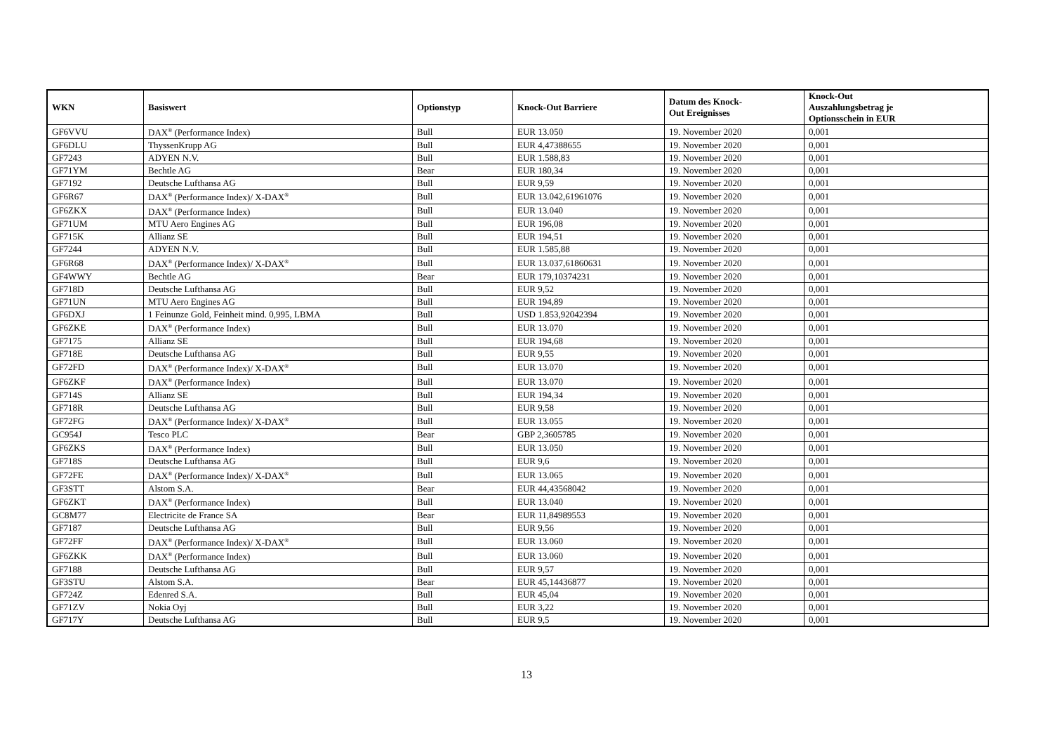| WKN | Basiswert | Optionstyp | Knock-Out Barriere | Datum des Knock- Out Ereignisses | Knock-Out Auszahlungsbetrag je Optionsschein in EUR |
| --- | --- | --- | --- | --- | --- |
| GF6VVU | DAX<sup>®</sup> (Performance Index) | Bull | EUR 13.050 | 19. November 2020 | 0,001 |
| GF6DLU | ThyssenKrupp AG | Bull | EUR 4,47388655 | 19. November 2020 | 0,001 |
| GF7243 | ADYEN N.V. | Bull | EUR 1.588,83 | 19. November 2020 | 0,001 |
| GF71YM | Bechtle AG | Bear | EUR 180,34 | 19. November 2020 | 0,001 |
| GF7192 | Deutsche Lufthansa AG | Bull | EUR 9,59 | 19. November 2020 | 0,001 |
| GF6R67 | DAX<sup>®</sup> (Performance Index)/ X-DAX<sup>®</sup> | Bull | EUR 13.042,61961076 | 19. November 2020 | 0,001 |
| GF6ZKX | DAX<sup>®</sup> (Performance Index) | Bull | EUR 13.040 | 19. November 2020 | 0,001 |
| GF71UM | MTU Aero Engines AG | Bull | EUR 196,08 | 19. November 2020 | 0,001 |
| GF715K | Allianz SE | Bull | EUR 194,51 | 19. November 2020 | 0,001 |
| GF7244 | ADYEN N.V. | Bull | EUR 1.585,88 | 19. November 2020 | 0,001 |
| GF6R68 | DAX<sup>®</sup> (Performance Index)/ X-DAX<sup>®</sup> | Bull | EUR 13.037,61860631 | 19. November 2020 | 0,001 |
| GF4WWY | Bechtle AG | Bear | EUR 179,10374231 | 19. November 2020 | 0,001 |
| GF718D | Deutsche Lufthansa AG | Bull | EUR 9,52 | 19. November 2020 | 0,001 |
| GF71UN | MTU Aero Engines AG | Bull | EUR 194,89 | 19. November 2020 | 0,001 |
| GF6DXJ | 1 Feinunze Gold, Feinheit mind. 0,995, LBMA | Bull | USD 1.853,92042394 | 19. November 2020 | 0,001 |
| GF6ZKE | DAX<sup>®</sup> (Performance Index) | Bull | EUR 13.070 | 19. November 2020 | 0,001 |
| GF7175 | Allianz SE | Bull | EUR 194,68 | 19. November 2020 | 0,001 |
| GF718E | Deutsche Lufthansa AG | Bull | EUR 9,55 | 19. November 2020 | 0,001 |
| GF72FD | DAX<sup>®</sup> (Performance Index)/ X-DAX<sup>®</sup> | Bull | EUR 13.070 | 19. November 2020 | 0,001 |
| GF6ZKF | DAX<sup>®</sup> (Performance Index) | Bull | EUR 13.070 | 19. November 2020 | 0,001 |
| GF714S | Allianz SE | Bull | EUR 194,34 | 19. November 2020 | 0,001 |
| GF718R | Deutsche Lufthansa AG | Bull | EUR 9,58 | 19. November 2020 | 0,001 |
| GF72FG | DAX<sup>®</sup> (Performance Index)/ X-DAX<sup>®</sup> | Bull | EUR 13.055 | 19. November 2020 | 0,001 |
| GC954J | Tesco PLC | Bear | GBP 2,3605785 | 19. November 2020 | 0,001 |
| GF6ZKS | DAX<sup>®</sup> (Performance Index) | Bull | EUR 13.050 | 19. November 2020 | 0,001 |
| GF718S | Deutsche Lufthansa AG | Bull | EUR 9,6 | 19. November 2020 | 0,001 |
| GF72FE | DAX<sup>®</sup> (Performance Index)/ X-DAX<sup>®</sup> | Bull | EUR 13.065 | 19. November 2020 | 0,001 |
| GF3STT | Alstom S.A. | Bear | EUR 44,43568042 | 19. November 2020 | 0,001 |
| GF6ZKT | DAX<sup>®</sup> (Performance Index) | Bull | EUR 13.040 | 19. November 2020 | 0,001 |
| GC8M77 | Electricite de France SA | Bear | EUR 11,84989553 | 19. November 2020 | 0,001 |
| GF7187 | Deutsche Lufthansa AG | Bull | EUR 9,56 | 19. November 2020 | 0,001 |
| GF72FF | DAX<sup>®</sup> (Performance Index)/ X-DAX<sup>®</sup> | Bull | EUR 13.060 | 19. November 2020 | 0,001 |
| GF6ZKK | DAX<sup>®</sup> (Performance Index) | Bull | EUR 13.060 | 19. November 2020 | 0,001 |
| GF7188 | Deutsche Lufthansa AG | Bull | EUR 9,57 | 19. November 2020 | 0,001 |
| GF3STU | Alstom S.A. | Bear | EUR 45,14436877 | 19. November 2020 | 0,001 |
| GF724Z | Edenred S.A. | Bull | EUR 45,04 | 19. November 2020 | 0,001 |
| GF71ZV | Nokia Oyj | Bull | EUR 3,22 | 19. November 2020 | 0,001 |
| GF717Y | Deutsche Lufthansa AG | Bull | EUR 9,5 | 19. November 2020 | 0,001 |
13